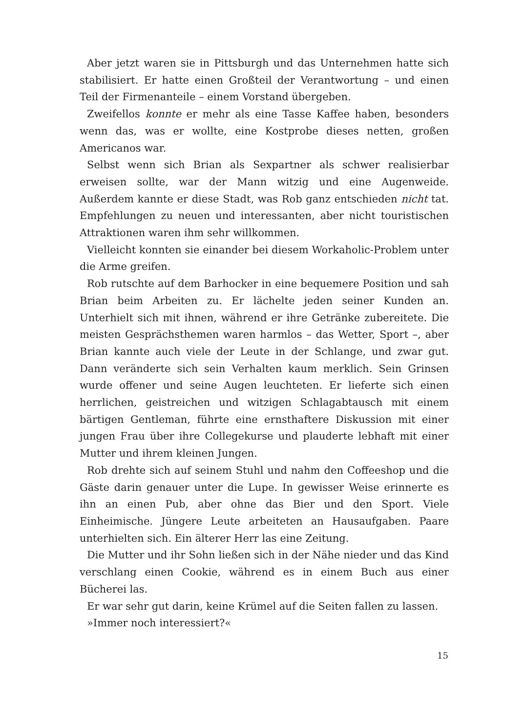Aber jetzt waren sie in Pittsburgh und das Unternehmen hatte sich stabilisiert. Er hatte einen Großteil der Verantwortung – und einen Teil der Firmenanteile – einem Vorstand übergeben.
Zweifellos konnte er mehr als eine Tasse Kaffee haben, besonders wenn das, was er wollte, eine Kostprobe dieses netten, großen Americanos war.
Selbst wenn sich Brian als Sexpartner als schwer realisierbar erweisen sollte, war der Mann witzig und eine Augenweide. Außerdem kannte er diese Stadt, was Rob ganz entschieden nicht tat. Empfehlungen zu neuen und interessanten, aber nicht touristischen Attraktionen waren ihm sehr willkommen.
Vielleicht konnten sie einander bei diesem Workaholic-Problem unter die Arme greifen.
Rob rutschte auf dem Barhocker in eine bequemere Position und sah Brian beim Arbeiten zu. Er lächelte jeden seiner Kunden an. Unterhielt sich mit ihnen, während er ihre Getränke zubereitete. Die meisten Gesprächsthemen waren harmlos – das Wetter, Sport –, aber Brian kannte auch viele der Leute in der Schlange, und zwar gut. Dann veränderte sich sein Verhalten kaum merklich. Sein Grinsen wurde offener und seine Augen leuchteten. Er lieferte sich einen herrlichen, geistreichen und witzigen Schlagabtausch mit einem bärtigen Gentleman, führte eine ernsthaftere Diskussion mit einer jungen Frau über ihre Collegekurse und plauderte lebhaft mit einer Mutter und ihrem kleinen Jungen.
Rob drehte sich auf seinem Stuhl und nahm den Coffeeshop und die Gäste darin genauer unter die Lupe. In gewisser Weise erinnerte es ihn an einen Pub, aber ohne das Bier und den Sport. Viele Einheimische. Jüngere Leute arbeiteten an Hausaufgaben. Paare unterhielten sich. Ein älterer Herr las eine Zeitung.
Die Mutter und ihr Sohn ließen sich in der Nähe nieder und das Kind verschlang einen Cookie, während es in einem Buch aus einer Bücherei las.
Er war sehr gut darin, keine Krümel auf die Seiten fallen zu lassen.
»Immer noch interessiert?«
15